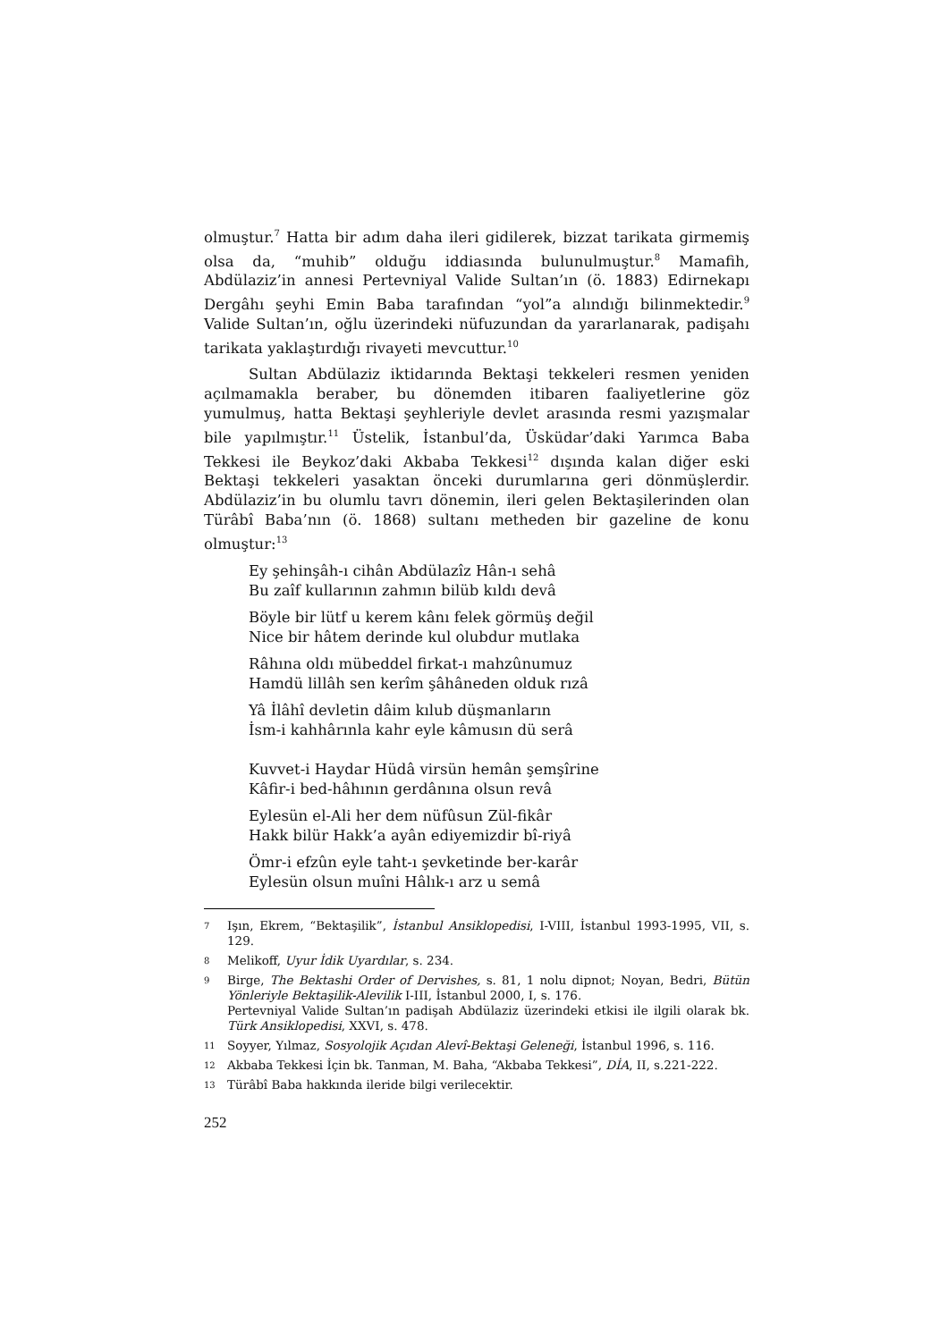olmuştur.<sup>7</sup> Hatta bir adım daha ileri gidilerek, bizzat tarikata girmemiş olsa da, “muhib” olduğu iddiasında bulunulmuştur.<sup>8</sup> Mamafih, Abdülaziz’in annesi Pertevniyal Valide Sultan’ın (ö. 1883) Edirnekapı Dergâhı şeyhi Emin Baba tarafından “yol”a alındığı bilinmektedir.<sup>9</sup> Valide Sultan’ın, oğlu üzerindeki nüfuzundan da yararlanarak, padişahı tarikata yaklaştırdığı rivayeti mevcuttur.<sup>10</sup>
Sultan Abdülaziz iktidarında Bektaşi tekkeleri resmen yeniden açılmamakla beraber, bu dönemden itibaren faaliyetlerine göz yumulmuş, hatta Bektaşi şeyhleriyle devlet arasında resmi yazışmalar bile yapılmıştır.<sup>11</sup> Üstelik, İstanbul’da, Üsküdar’daki Yarımca Baba Tekkesi ile Beykoz’daki Akbaba Tekkesi<sup>12</sup> dışında kalan diğer eski Bektaşi tekkeleri yasaktan önceki durumlarına geri dönmüşlerdir. Abdülaziz’in bu olumlu tavrı dönemin, ileri gelen Bektaşilerinden olan Türâbî Baba’nın (ö. 1868) sultanı metheden bir gazeline de konu olmuştur:<sup>13</sup>
Ey şehinşâh-ı cihân Abdülazîz Hân-ı sehâ
Bu zaîf kullarının zahmın bilüb kıldı devâ
Böyle bir lütf u kerem kânı felek görmüş değil
Nice bir hâtem derinde kul olubdur mutlaka
Râhına oldı mübeddel firkat-ı mahzûnumuz
Hamdü lillâh sen kerîm şâhâneden olduk rızâ
Yâ İlâhî devletin dâim kılub düşmanların
İsm-i kahhârınla kahr eyle kâmusın dü serâ
Kuvvet-i Haydar Hüdâ virsün hemân şemşîrine
Kâfir-i bed-hâhının gerdânına olsun revâ
Eylesün el-Ali her dem nüfûsun Zül-fikâr
Hakk bilür Hakk’a ayân ediyemizdir bî-riyâ
Ömr-i efzûn eyle taht-ı şevketinde ber-karâr
Eylesün olsun muîni Hâlık-ı arz u semâ
7 Işın, Ekrem, “Bektaşilik”, İstanbul Ansiklopedisi, I-VIII, İstanbul 1993-1995, VII, s. 129.
8 Melikoff, Uyur İdik Uyardılar, s. 234.
9 Birge, The Bektashi Order of Dervishes, s. 81, 1 nolu dipnot; Noyan, Bedri, Bütün Yönleriyle Bektaşilik-Alevilik I-III, İstanbul 2000, I, s. 176.
Pertevniyal Valide Sultan’ın padişah Abdülaziz üzerindeki etkisi ile ilgili olarak bk. Türk Ansiklopedisi, XXVI, s. 478.
11 Soyyer, Yılmaz, Sosyolojik Açıdan Alevî-Bektaşi Geleneği, İstanbul 1996, s. 116.
12 Akbaba Tekkesi İçin bk. Tanman, M. Baha, “Akbaba Tekkesi”, DİA, II, s.221-222.
13 Türâbî Baba hakkında ileride bilgi verilecektir.
252